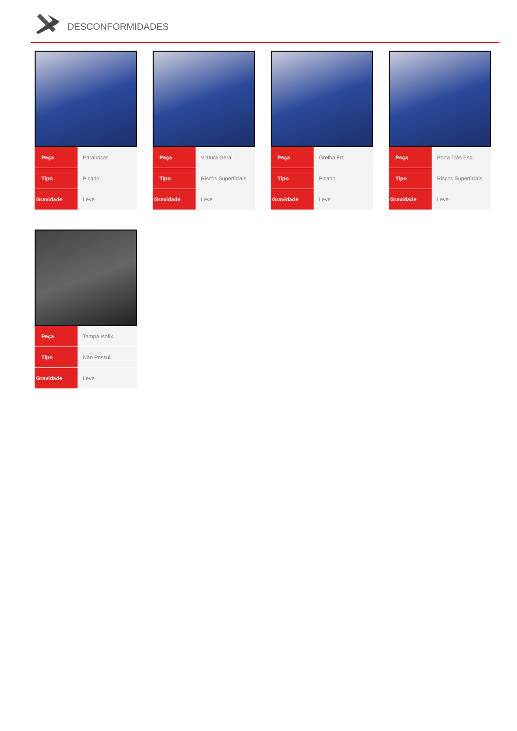DESCONFORMIDADES
| Peça | Parabrisas |
| Tipo | Picado |
| Gravidade | Leve |
| Peça | Viatura Geral |
| Tipo | Riscos Superficiais |
| Gravidade | Leve |
| Peça | Grelha Frt. |
| Tipo | Picado |
| Gravidade | Leve |
| Peça | Porta Trás Esq. |
| Tipo | Riscos Superficiais |
| Gravidade | Leve |
| Peça | Tampa Isofix |
| Tipo | Não Possui |
| Gravidade | Leve |